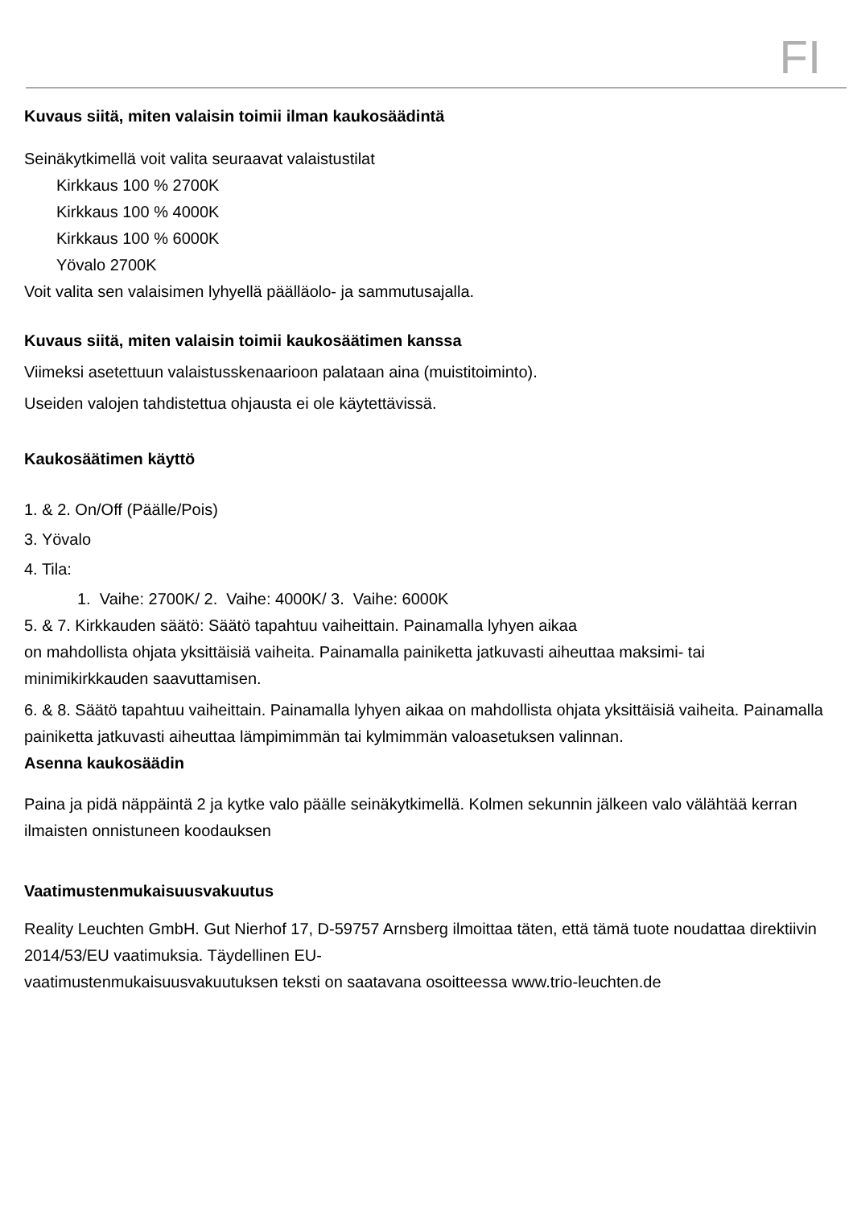FI
Kuvaus siitä, miten valaisin toimii ilman kaukosäädintä
Seinäkytkimellä voit valita seuraavat valaistustilat
Kirkkaus 100 % 2700K
Kirkkaus 100 % 4000K
Kirkkaus 100 % 6000K
Yövalo 2700K
Voit valita sen valaisimen lyhyellä päälläolo- ja sammutusajalla.
Kuvaus siitä, miten valaisin toimii kaukosäätimen kanssa
Viimeksi asetettuun valaistusskenaarioon palataan aina (muistitoiminto).
Useiden valojen tahdistettua ohjausta ei ole käytettävissä.
Kaukosäätimen käyttö
1. & 2. On/Off (Päälle/Pois)
3. Yövalo
4. Tila:
1. Vaihe: 2700K/ 2. Vaihe: 4000K/ 3. Vaihe: 6000K
5. & 7. Kirkkauden säätö: Säätö tapahtuu vaiheittain. Painamalla lyhyen aikaa
on mahdollista ohjata yksittäisiä vaiheita. Painamalla painiketta jatkuvasti aiheuttaa maksimi- tai minimikirkkauden saavuttamisen.
6. & 8. Säätö tapahtuu vaiheittain. Painamalla lyhyen aikaa on mahdollista ohjata yksittäisiä vaiheita. Painamalla painiketta jatkuvasti aiheuttaa lämpimimmän tai kylmimmän valoasetuksen valinnan.
Asenna kaukosäädin
Paina ja pidä näppäintä 2 ja kytke valo päälle seinäkytkimellä. Kolmen sekunnin jälkeen valo välähtää kerran ilmaisten onnistuneen koodauksen
Vaatimustenmukaisuusvakuutus
Reality Leuchten GmbH. Gut Nierhof 17, D-59757 Arnsberg ilmoittaa täten, että tämä tuote noudattaa direktiivin 2014/53/EU vaatimuksia. Täydellinen EU-
vaatimustenmukaisuusvakuutuksen teksti on saatavana osoitteessa www.trio-leuchten.de